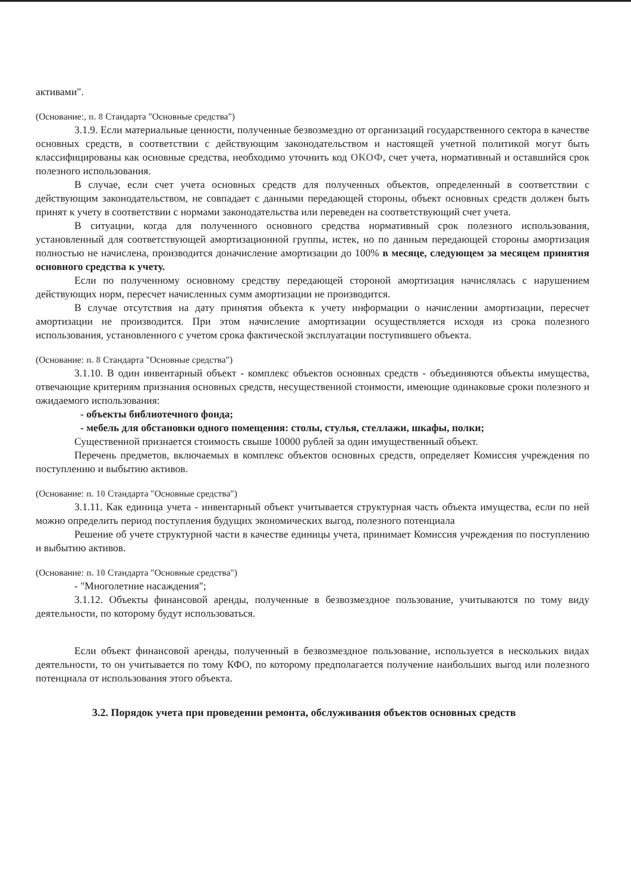активами".
(Основание:, п. 8 Стандарта "Основные средства")
3.1.9. Если материальные ценности, полученные безвозмездно от организаций государственного сектора в качестве основных средств, в соответствии с действующим законодательством и настоящей учетной политикой могут быть классифицированы как основные средства, необходимо уточнить код ОКОФ, счет учета, нормативный и оставшийся срок полезного использования.
В случае, если счет учета основных средств для полученных объектов, определенный в соответствии с действующим законодательством, не совпадает с данными передающей стороны, объект основных средств должен быть принят к учету в соответствии с нормами законодательства или переведен на соответствующий счет учета.
В ситуации, когда для полученного основного средства нормативный срок полезного использования, установленный для соответствующей амортизационной группы, истек, но по данным передающей стороны амортизация полностью не начислена, производится доначисление амортизации до 100% в месяце, следующем за месяцем принятия основного средства к учету.
Если по полученному основному средству передающей стороной амортизация начислялась с нарушением действующих норм, пересчет начисленных сумм амортизации не производится.
В случае отсутствия на дату принятия объекта к учету информации о начислении амортизации, пересчет амортизации не производится. При этом начисление амортизации осуществляется исходя из срока полезного использования, установленного с учетом срока фактической эксплуатации поступившего объекта.
(Основание: п. 8 Стандарта "Основные средства")
3.1.10. В один инвентарный объект - комплекс объектов основных средств - объединяются объекты имущества, отвечающие критериям признания основных средств, несущественной стоимости, имеющие одинаковые сроки полезного и ожидаемого использования:
- объекты библиотечного фонда;
- мебель для обстановки одного помещения: столы, стулья, стеллажи, шкафы, полки;
Существенной признается стоимость свыше 10000 рублей за один имущественный объект.
Перечень предметов, включаемых в комплекс объектов основных средств, определяет Комиссия учреждения по поступлению и выбытию активов.
(Основание: п. 10 Стандарта "Основные средства")
3.1.11. Как единица учета - инвентарный объект учитывается структурная часть объекта имущества, если по ней можно определить период поступления будущих экономических выгод, полезного потенциала
Решение об учете структурной части в качестве единицы учета, принимает Комиссия учреждения по поступлению и выбытию активов.
(Основание: п. 10 Стандарта "Основные средства")
- "Многолетние насаждения";
3.1.12. Объекты финансовой аренды, полученные в безвозмездное пользование, учитываются по тому виду деятельности, по которому будут использоваться.
Если объект финансовой аренды, полученный в безвозмездное пользование, используется в нескольких видах деятельности, то он учитывается по тому КФО, по которому предполагается получение наибольших выгод или полезного потенциала от использования этого объекта.
3.2. Порядок учета при проведении ремонта, обслуживания объектов основных средств